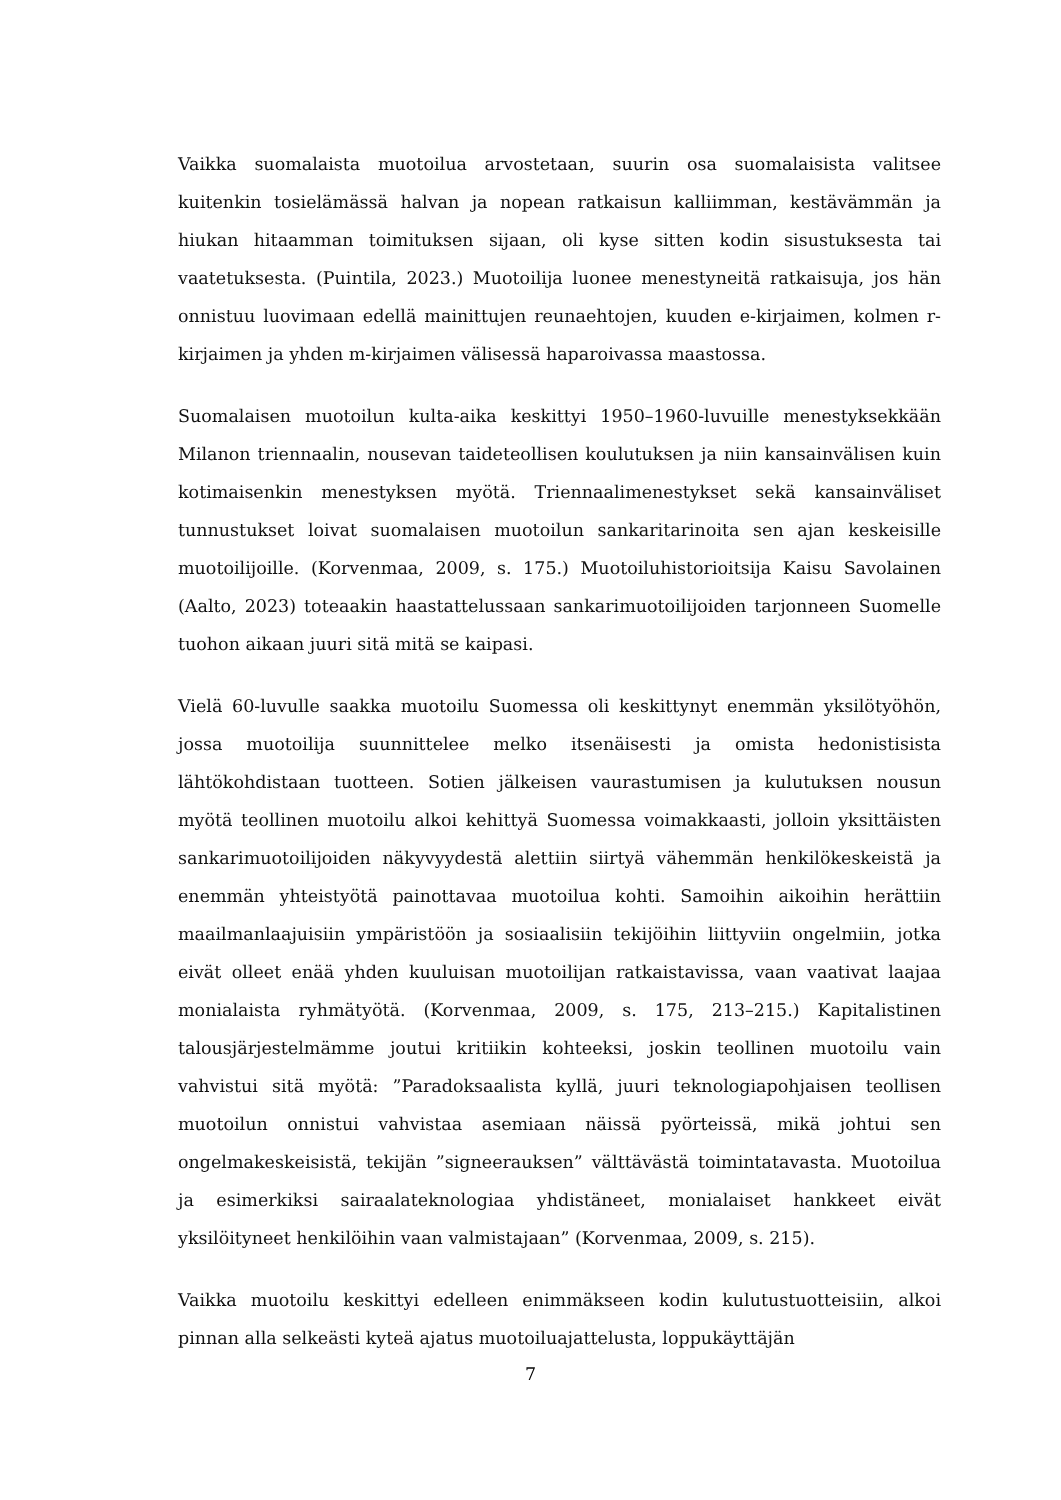Vaikka suomalaista muotoilua arvostetaan, suurin osa suomalaisista valitsee kuitenkin tosielämässä halvan ja nopean ratkaisun kalliimman, kestävämmän ja hiukan hitaamman toimituksen sijaan, oli kyse sitten kodin sisustuksesta tai vaatetuksesta. (Puintila, 2023.) Muotoilija luonee menestyneitä ratkaisuja, jos hän onnistuu luovimaan edellä mainittujen reunaehtojen, kuuden e-kirjaimen, kolmen r-kirjaimen ja yhden m-kirjaimen välisessä haparoivassa maastossa.
Suomalaisen muotoilun kulta-aika keskittyi 1950–1960-luvuille menestyksekkään Milanon triennaalin, nousevan taideteollisen koulutuksen ja niin kansainvälisen kuin kotimaisenkin menestyksen myötä. Triennaalimenestykset sekä kansainväliset tunnustukset loivat suomalaisen muotoilun sankaritarinoita sen ajan keskeisille muotoilijoille. (Korvenmaa, 2009, s. 175.) Muotoiluhistorioitsija Kaisu Savolainen (Aalto, 2023) toteaakin haastattelussaan sankarimuotoilijoiden tarjonneen Suomelle tuohon aikaan juuri sitä mitä se kaipasi.
Vielä 60-luvulle saakka muotoilu Suomessa oli keskittynyt enemmän yksilötyöhön, jossa muotoilija suunnittelee melko itsenäisesti ja omista hedonistisista lähtökohdistaan tuotteen. Sotien jälkeisen vaurastumisen ja kulutuksen nousun myötä teollinen muotoilu alkoi kehittyä Suomessa voimakkaasti, jolloin yksittäisten sankarimuotoilijoiden näkyvyydestä alettiin siirtyä vähemmän henkilökeskeistä ja enemmän yhteistyötä painottavaa muotoilua kohti. Samoihin aikoihin herättiin maailmanlaajuisiin ympäristöön ja sosiaalisiin tekijöihin liittyviin ongelmiin, jotka eivät olleet enää yhden kuuluisan muotoilijan ratkaistavissa, vaan vaativat laajaa monialaista ryhmätyötä. (Korvenmaa, 2009, s. 175, 213–215.) Kapitalistinen talousjärjestelmämme joutui kritiikin kohteeksi, joskin teollinen muotoilu vain vahvistui sitä myötä: ”Paradoksaalista kyllä, juuri teknologiapohjaisen teollisen muotoilun onnistui vahvistaa asemiaan näissä pyörteissä, mikä johtui sen ongelmakeskeisistä, tekijän ”signeerauksen” välttävästä toimintatavasta. Muotoilua ja esimerkiksi sairaalateknologiaa yhdistäneet, monialaiset hankkeet eivät yksilöityneet henkilöihin vaan valmistajaan” (Korvenmaa, 2009, s. 215).
Vaikka muotoilu keskittyi edelleen enimmäkseen kodin kulutustuotteisiin, alkoi pinnan alla selkeästi kyteä ajatus muotoiluajattelusta, loppukäyttäjän
7